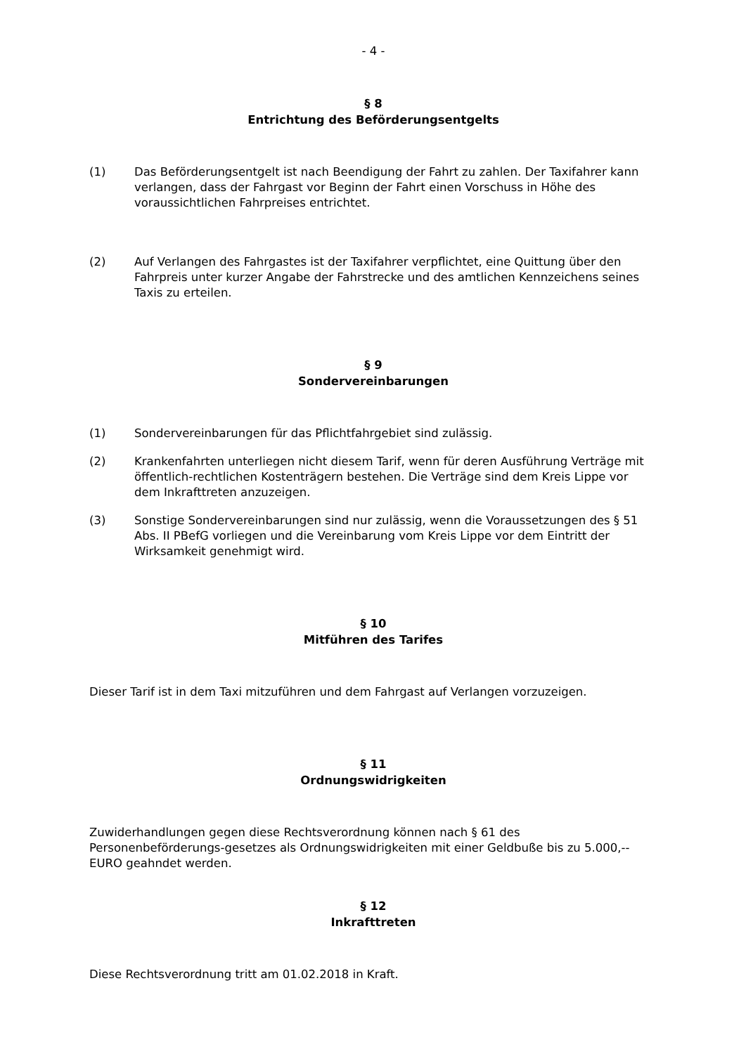- 4 -
§ 8
Entrichtung des Beförderungsentgelts
(1) Das Beförderungsentgelt ist nach Beendigung der Fahrt zu zahlen. Der Taxifahrer kann verlangen, dass der Fahrgast vor Beginn der Fahrt einen Vorschuss in Höhe des voraussichtlichen Fahrpreises entrichtet.
(2) Auf Verlangen des Fahrgastes ist der Taxifahrer verpflichtet, eine Quittung über den Fahrpreis unter kurzer Angabe der Fahrstrecke und des amtlichen Kennzeichens seines Taxis zu erteilen.
§ 9
Sondervereinbarungen
(1) Sondervereinbarungen für das Pflichtfahrgebiet sind zulässig.
(2) Krankenfahrten unterliegen nicht diesem Tarif, wenn für deren Ausführung Verträge mit öffentlich-rechtlichen Kostenträgern bestehen. Die Verträge sind dem Kreis Lippe vor dem Inkrafttreten anzuzeigen.
(3) Sonstige Sondervereinbarungen sind nur zulässig, wenn die Voraussetzungen des § 51 Abs. II PBefG vorliegen und die Vereinbarung vom Kreis Lippe vor dem Eintritt der Wirksamkeit genehmigt wird.
§ 10
Mitführen des Tarifes
Dieser Tarif ist in dem Taxi mitzuführen und dem Fahrgast auf Verlangen vorzuzeigen.
§ 11
Ordnungswidrigkeiten
Zuwiderhandlungen gegen diese Rechtsverordnung können nach § 61 des Personenbeförderungs-gesetzes als Ordnungswidrigkeiten mit einer Geldbuße bis zu 5.000,-- EURO geahndet werden.
§ 12
Inkrafttreten
Diese Rechtsverordnung tritt am 01.02.2018 in Kraft.